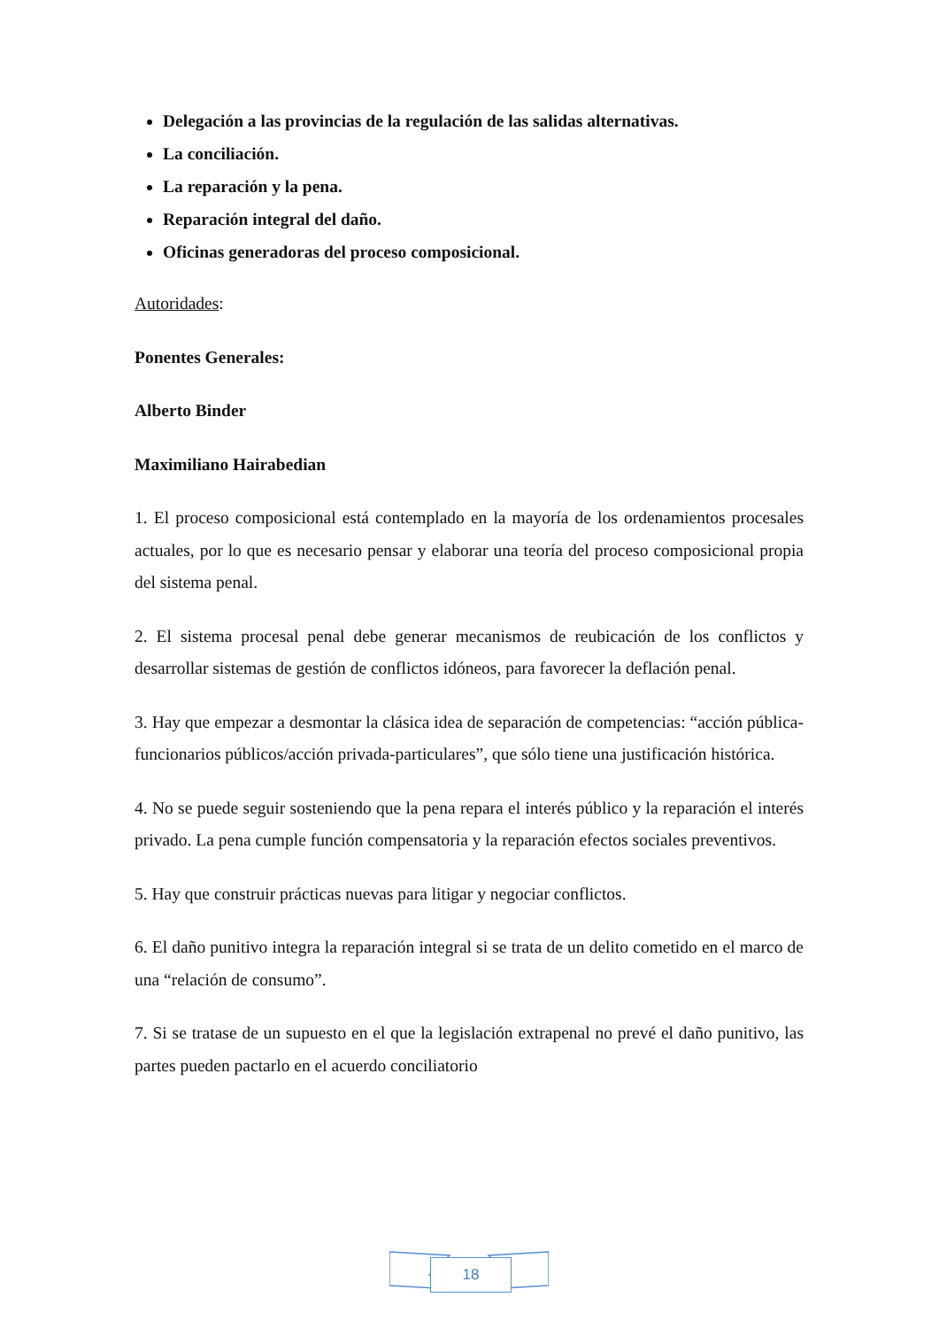Delegación a las provincias de la regulación de las salidas alternativas.
La conciliación.
La reparación y la pena.
Reparación integral del daño.
Oficinas generadoras del proceso composicional.
Autoridades:
Ponentes Generales:
Alberto Binder
Maximiliano Hairabedian
1. El proceso composicional está contemplado en la mayoría de los ordenamientos procesales actuales, por lo que es necesario pensar y elaborar una teoría del proceso composicional propia del sistema penal.
2. El sistema procesal penal debe generar mecanismos de reubicación de los conflictos y desarrollar sistemas de gestión de conflictos idóneos, para favorecer la deflación penal.
3. Hay que empezar a desmontar la clásica idea de separación de competencias: “acción pública-funcionarios públicos/acción privada-particulares”, que sólo tiene una justificación histórica.
4. No se puede seguir sosteniendo que la pena repara el interés público y la reparación el interés privado. La pena cumple función compensatoria y la reparación efectos sociales preventivos.
5. Hay que construir prácticas nuevas para litigar y negociar conflictos.
6. El daño punitivo integra la reparación integral si se trata de un delito cometido en el marco de una “relación de consumo”.
7. Si se tratase de un supuesto en el que la legislación extrapenal no prevé el daño punitivo, las partes pueden pactarlo en el acuerdo conciliatorio
18